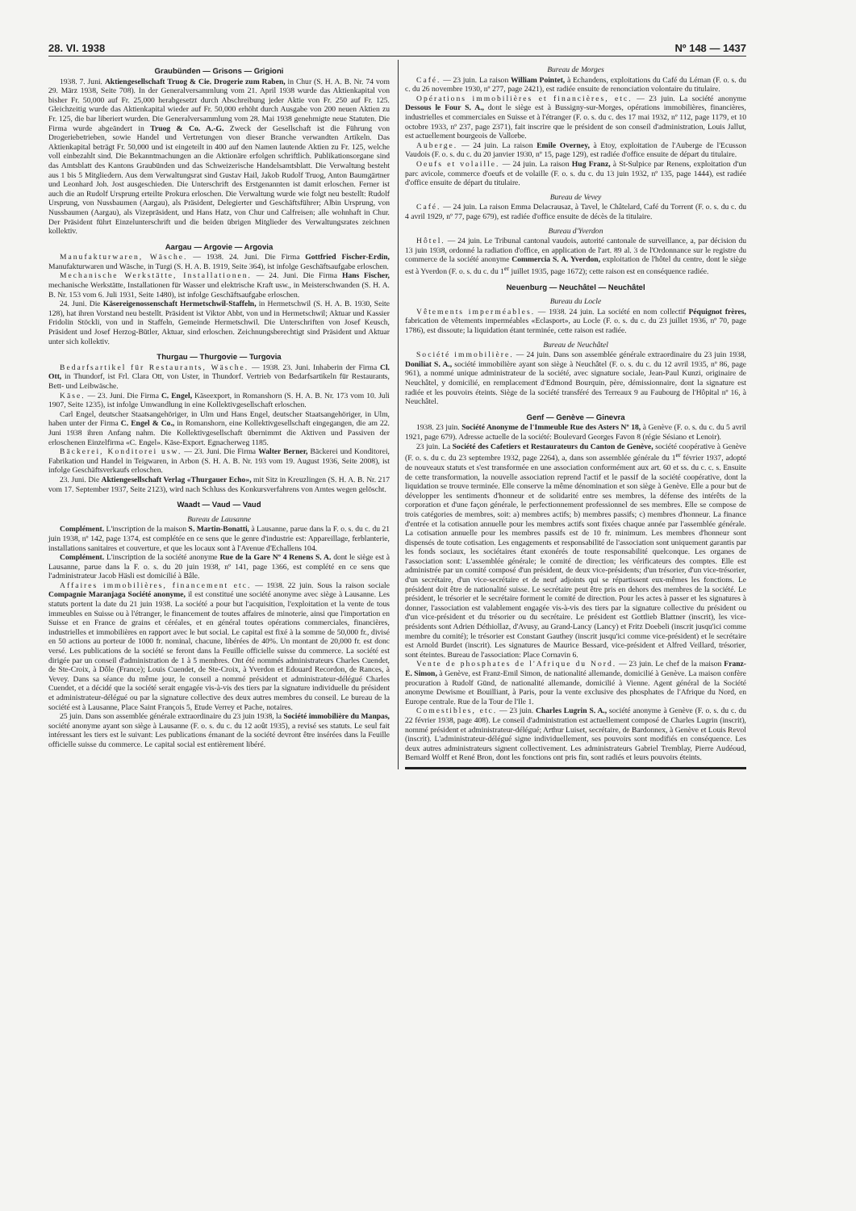28. VI. 1938 Nº 148 — 1437
Graubünden — Grisons — Grigioni
1938. 7. Juni. Aktiengesellschaft Truog & Cie. Drogerie zum Raben, in Chur (S. H. A. B. Nr. 74 vom 29. März 1938, Seite 708). In der Generalversammlung vom 21. April 1938 wurde das Aktienkapital von bisher Fr. 50,000 auf Fr. 25,000 herabgesetzt durch Abschreibung jeder Aktie von Fr. 250 auf Fr. 125. Gleichzeitig wurde das Aktienkapital wieder auf Fr. 50,000 erhöht durch Ausgabe von 200 neuen Aktien zu Fr. 125, die bar liberiert wurden. Die Generalversammlung vom 28. Mai 1938 genehmigte neue Statuten. Die Firma wurde abgeändert in Truog & Co. A.-G. Zweck der Gesellschaft ist die Führung von Drogeriebetrieben, sowie Handel und Vertretungen von dieser Branche verwandten Artikeln. Das Aktienkapital beträgt Fr. 50,000 und ist eingeteilt in 400 auf den Namen lautende Aktien zu Fr. 125, welche voll einbezahlt sind. Die Bekanntmachungen an die Aktionäre erfolgen schriftlich. Publikationsorgane sind das Amtsblatt des Kantons Graubünden und das Schweizerische Handelsamtsblatt. Die Verwaltung besteht aus 1 bis 5 Mitgliedern. Aus dem Verwaltungsrat sind Gustav Hail, Jakob Rudolf Truog, Anton Baumgärtner und Leonhard Joh. Jost ausgeschieden. Die Unterschrift des Erstgenannten ist damit erloschen. Ferner ist auch die an Rudolf Ursprung erteilte Prokura erloschen. Die Verwaltung wurde wie folgt neu bestellt: Rudolf Ursprung, von Nussbaumen (Aargau), als Präsident, Delegierter und Geschäftsführer; Albin Ursprung, von Nussbaumen (Aargau), als Vizepräsident, und Hans Hatz, von Chur und Calfreisen; alle wohnhaft in Chur. Der Präsident führt Einzelunterschrift und die beiden übrigen Mitglieder des Verwaltungsrates zeichnen kollektiv.
Aargau — Argovie — Argovia
Manufakturwaren, Wäsche. — 1938. 24. Juni. Die Firma Gottfried Fischer-Erdin, Manufakturwaren und Wäsche, in Turgi (S. H. A. B. 1919, Seite 364), ist infolge Geschäftsaufgabe erloschen.
Mechanische Werkstätte, Installationen. — 24. Juni. Die Firma Hans Fischer, mechanische Werkstätte, Installationen für Wasser und elektrische Kraft usw., in Meisterschwanden (S. H. A. B. Nr. 153 vom 6. Juli 1931, Seite 1480), ist infolge Geschäftsaufgabe erloschen.
24. Juni. Die Käsereigenossenschaft Hermetschwil-Staffeln, in Hermetschwil (S. H. A. B. 1930, Seite 128), hat ihren Vorstand neu bestellt. Präsident ist Viktor Abbt, von und in Hermetschwil; Aktuar und Kassier Fridolin Stöckli, von und in Staffeln, Gemeinde Hermetschwil. Die Unterschriften von Josef Keusch, Präsident und Josef Herzog-Bütler, Aktuar, sind erloschen. Zeichnungsberechtigt sind Präsident und Aktuar unter sich kollektiv.
Thurgau — Thurgovie — Turgovia
Bedarfsartikel für Restaurants, Wäsche. — 1938. 23. Juni. Inhaberin der Firma Cl. Ott, in Thundorf, ist Frl. Clara Ott, von Uster, in Thundorf. Vertrieb von Bedarfsartikeln für Restaurants, Bett- und Leibwäsche.
Käse. — 23. Juni. Die Firma C. Engel, Käseexport, in Romanshorn (S. H. A. B. Nr. 173 vom 10. Juli 1907, Seite 1235), ist infolge Umwandlung in eine Kollektivgesellschaft erloschen.
Carl Engel, deutscher Staatsangehöriger, in Ulm und Hans Engel, deutscher Staatsangehöriger, in Ulm, haben unter der Firma C. Engel & Co., in Romanshorn, eine Kollektivgesellschaft eingegangen, die am 22. Juni 1938 ihren Anfang nahm. Die Kollektivgesellschaft übernimmt die Aktiven und Passiven der erloschenen Einzelfirma «C. Engel». Käse-Export. Egnacherweg 1185.
Bäckerei, Konditorei usw. — 23. Juni. Die Firma Walter Berner, Bäckerei und Konditorei, Fabrikation und Handel in Teigwaren, in Arbon (S. H. A. B. Nr. 193 vom 19. August 1936, Seite 2008), ist infolge Geschäftsverkaufs erloschen.
23. Juni. Die Aktiengesellschaft Verlag «Thurgauer Echo», mit Sitz in Kreuzlingen (S. H. A. B. Nr. 217 vom 17. September 1937, Seite 2123), wird nach Schluss des Konkursverfahrens von Amtes wegen gelöscht.
Waadt — Vaud — Vaud
Bureau de Lausanne
Complément. L'inscription de la maison S. Martin-Bonatti, à Lausanne, parue dans la F. o. s. du c. du 21 juin 1938, nº 142, page 1374, est complétée en ce sens que le genre d'industrie est: Appareillage, ferblanterie, installations sanitaires et couverture, et que les locaux sont à l'Avenue d'Echallens 104.
Complément. L'inscription de la société anonyme Rue de la Gare Nº 4 Renens S. A. dont le siège est à Lausanne, parue dans la F. o. s. du 20 juin 1938, nº 141, page 1366, est complété en ce sens que l'administrateur Jacob Häsli est domicilié à Bâle.
Affaires immobilières, financement etc. — 1938. 22 juin. Sous la raison sociale Compagnie Maranjaga Société anonyme, il est constitué une société anonyme avec siège à Lausanne. Les statuts portent la date du 21 juin 1938. La société a pour but l'acquisition, l'exploitation et la vente de tous immeubles en Suisse ou à l'étranger, le financement de toutes affaires de minoterie, ainsi que l'importation en Suisse et en France de grains et céréales, et en général toutes opérations commerciales, financières, industrielles et immobilières en rapport avec le but social. Le capital est fixé à la somme de 50,000 fr., divisé en 50 actions au porteur de 1000 fr. nominal, chacune, libérées de 40%. Un montant de 20,000 fr. est donc versé. Les publications de la société se feront dans la Feuille officielle suisse du commerce. La société est dirigée par un conseil d'administration de 1 à 5 membres. Ont été nommés administrateurs Charles Cuendet, de Ste-Croix, à Dôle (France); Louis Cuendet, de Ste-Croix, à Yverdon et Edouard Recordon, de Rances, à Vevey. Dans sa séance du même jour, le conseil a nommé président et administrateur-délégué Charles Cuendet, et a décidé que la société serait engagée vis-à-vis des tiers par la signature individuelle du président et administrateur-délégué ou par la signature collective des deux autres membres du conseil. Le bureau de la société est à Lausanne, Place Saint François 5, Etude Verrey et Pache, notaires.
25 juin. Dans son assemblée générale extraordinaire du 23 juin 1938, la Société immobilière du Manpas, société anonyme ayant son siège à Lausanne (F. o. s. du c. du 12 août 1935), a revisé ses statuts. Le seul fait intéressant les tiers est le suivant: Les publications émanant de la société devront être insérées dans la Feuille officielle suisse du commerce. Le capital social est entièrement libéré.
Bureau de Morges
Café. — 23 juin. La raison William Pointet, à Echandens, exploitations du Café du Léman (F. o. s. du c. du 26 novembre 1930, nº 277, page 2421), est radiée ensuite de renonciation volontaire du titulaire.
Opérations immobilières et financières, etc. — 23 juin. La société anonyme Dessous le Four S. A., dont le siège est à Bussigny-sur-Morges, opérations immobilières, financières, industrielles et commerciales en Suisse et à l'étranger (F. o. s. du c. des 17 mai 1932, nº 112, page 1179, et 10 octobre 1933, nº 237, page 2371), fait inscrire que le président de son conseil d'administration, Louis Jallut, est actuellement bourgeois de Vallorbe.
Auberge. — 24 juin. La raison Emile Overney, à Etoy, exploitation de l'Auberge de l'Ecusson Vaudois (F. o. s. du c. du 20 janvier 1930, nº 15, page 129), est radiée d'office ensuite de départ du titulaire.
Oeufs et volaille. — 24 juin. La raison Hug Franz, à St-Sulpice par Renens, exploitation d'un parc avicole, commerce d'oeufs et de volaille (F. o. s. du c. du 13 juin 1932, nº 135, page 1444), est radiée d'office ensuite de départ du titulaire.
Bureau de Vevey
Café. — 24 juin. La raison Emma Delacrausaz, à Tavel, le Châtelard, Café du Torrent (F. o. s. du c. du 4 avril 1929, nº 77, page 679), est radiée d'office ensuite de décès de la titulaire.
Bureau d'Yverdon
Hôtel. — 24 juin. Le Tribunal cantonal vaudois, autorité cantonale de surveillance, a, par décision du 13 juin 1938, ordonné la radiation d'office, en application de l'art. 89 al. 3 de l'Ordonnance sur le registre du commerce de la société anonyme Commercia S. A. Yverdon, exploitation de l'hôtel du centre, dont le siège est à Yverdon (F. o. s. du c. du 1<sup>er</sup> juillet 1935, page 1672); cette raison est en conséquence radiée.
Neuenburg — Neuchâtel — Neuchâtel
Bureau du Locle
Vêtements imperméables. — 1938. 24 juin. La société en nom collectif Péquignot frères, fabrication de vêtements imperméables «Eclasport», au Locle (F. o. s. du c. du 23 juillet 1936, nº 70, page 1786), est dissoute; la liquidation étant terminée, cette raison est radiée.
Bureau de Neuchâtel
Société immobilière. — 24 juin. Dans son assemblée générale extraordinaire du 23 juin 1938, Doniliat S. A., société immobilière ayant son siège à Neuchâtel (F. o. s. du c. du 12 avril 1935, nº 86, page 961), a nommé unique administrateur de la société, avec signature sociale, Jean-Paul Kunzi, originaire de Neuchâtel, y domicilié, en remplacement d'Edmond Bourquin, père, démissionnaire, dont la signature est radiée et les pouvoirs éteints. Siège de la société transféré des Terreaux 9 au Faubourg de l'Hôpital nº 16, à Neuchâtel.
Genf — Genève — Ginevra
1938. 23 juin. Société Anonyme de l'Immeuble Rue des Asters Nº 18, à Genève (F. o. s. du c. du 5 avril 1921, page 679). Adresse actuelle de la société: Boulevard Georges Favon 8 (régie Sésiano et Lenoir).
23 juin. La Société des Cafetiers et Restaurateurs du Canton de Genève, société coopérative à Genève (F. o. s. du c. du 23 septembre 1932, page 2264), a, dans son assemblée générale du 1<sup>er</sup> février 1937, adopté de nouveaux statuts et s'est transformée en une association conformément aux art. 60 et ss. du c. c. s. Ensuite de cette transformation, la nouvelle association reprend l'actif et le passif de la société coopérative, dont la liquidation se trouve terminée. Elle conserve la même dénomination et son siège à Genève. Elle a pour but de développer les sentiments d'honneur et de solidarité entre ses membres, la défense des intérêts de la corporation et d'une façon générale, le perfectionnement professionnel de ses membres. Elle se compose de trois catégories de membres, soit: a) membres actifs; b) membres passifs; c) membres d'honneur. La finance d'entrée et la cotisation annuelle pour les membres actifs sont fixées chaque année par l'assemblée générale. La cotisation annuelle pour les membres passifs est de 10 fr. minimum. Les membres d'honneur sont dispensés de toute cotisation. Les engagements et responsabilité de l'association sont uniquement garantis par les fonds sociaux, les sociétaires étant exonérés de toute responsabilité quelconque. Les organes de l'association sont: L'assemblée générale; le comité de direction; les vérificateurs des comptes. Elle est administrée par un comité composé d'un président, de deux vice-présidents; d'un trésorier, d'un vice-trésorier, d'un secrétaire, d'un vice-secrétaire et de neuf adjoints qui se répartissent eux-mêmes les fonctions. Le président doit être de nationalité suisse. Le secrétaire peut être pris en dehors des membres de la société. Le président, le trésorier et le secrétaire forment le comité de direction. Pour les actes à passer et les signatures à donner, l'association est valablement engagée vis-à-vis des tiers par la signature collective du président ou d'un vice-président et du trésorier ou du secrétaire. Le président est Gottlieb Blattner (inscrit), les vice-présidents sont Adrien Déthiollaz, d'Avusy, au Grand-Lancy (Lancy) et Fritz Doebeli (inscrit jusqu'ici comme membre du comité); le trésorier est Constant Gauthey (inscrit jusqu'ici comme vice-président) et le secrétaire est Arnold Burdet (inscrit). Les signatures de Maurice Bessard, vice-président et Alfred Veillard, trésorier, sont éteintes. Bureau de l'association: Place Cornavin 6.
Vente de phosphates de l'Afrique du Nord. — 23 juin. Le chef de la maison Franz-E. Simon, à Genève, est Franz-Emil Simon, de nationalité allemande, domicilié à Genève. La maison confère procuration à Rudolf Günd, de nationalité allemande, domicilié à Vienne. Agent général de la Société anonyme Dewisme et Bouilliant, à Paris, pour la vente exclusive des phosphates de l'Afrique du Nord, en Europe centrale. Rue de la Tour de l'Ile 1.
Comestibles, etc. — 23 juin. Charles Lugrin S. A., société anonyme à Genève (F. o. s. du c. du 22 février 1938, page 408). Le conseil d'administration est actuellement composé de Charles Lugrin (inscrit), nommé président et administrateur-délégué; Arthur Luiset, secrétaire, de Bardonnex, à Genève et Louis Revol (inscrit). L'administrateur-délégué signe individuellement, ses pouvoirs sont modifiés en conséquence. Les deux autres administrateurs signent collectivement. Les administrateurs Gabriel Tremblay, Pierre Audéoud, Bernard Wolff et René Bron, dont les fonctions ont pris fin, sont radiés et leurs pouvoirs éteints.